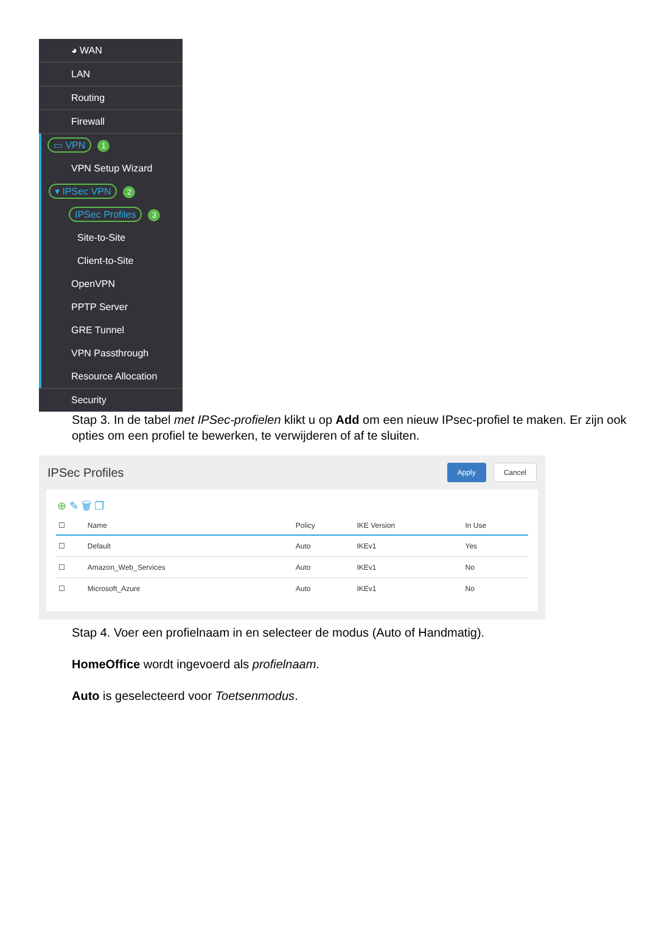◕ WAN
LAN
Routing
Firewall
▭ VPN 1
VPN Setup Wizard
▾ IPSec VPN 2
IPSec Profiles 3
Site-to-Site
Client-to-Site
OpenVPN
PPTP Server
GRE Tunnel
VPN Passthrough
Resource Allocation
Security
Stap 3. In de tabel met IPSec-profielen klikt u op Add om een nieuw IPsec-profiel te maken. Er zijn ook opties om een profiel te bewerken, te verwijderen of af te sluiten.
IPSec Profiles
Apply Cancel
⊕ ✎ 🗑 ❐
| ☐ | Name | Policy | IKE Version | In Use |
| --- | --- | --- | --- | --- |
| ☐ | Default | Auto | IKEv1 | Yes |
| ☐ | Amazon_Web_Services | Auto | IKEv1 | No |
| ☐ | Microsoft_Azure | Auto | IKEv1 | No |
Stap 4. Voer een profielnaam in en selecteer de modus (Auto of Handmatig).
HomeOffice wordt ingevoerd als profielnaam.
Auto is geselecteerd voor Toetsenmodus.